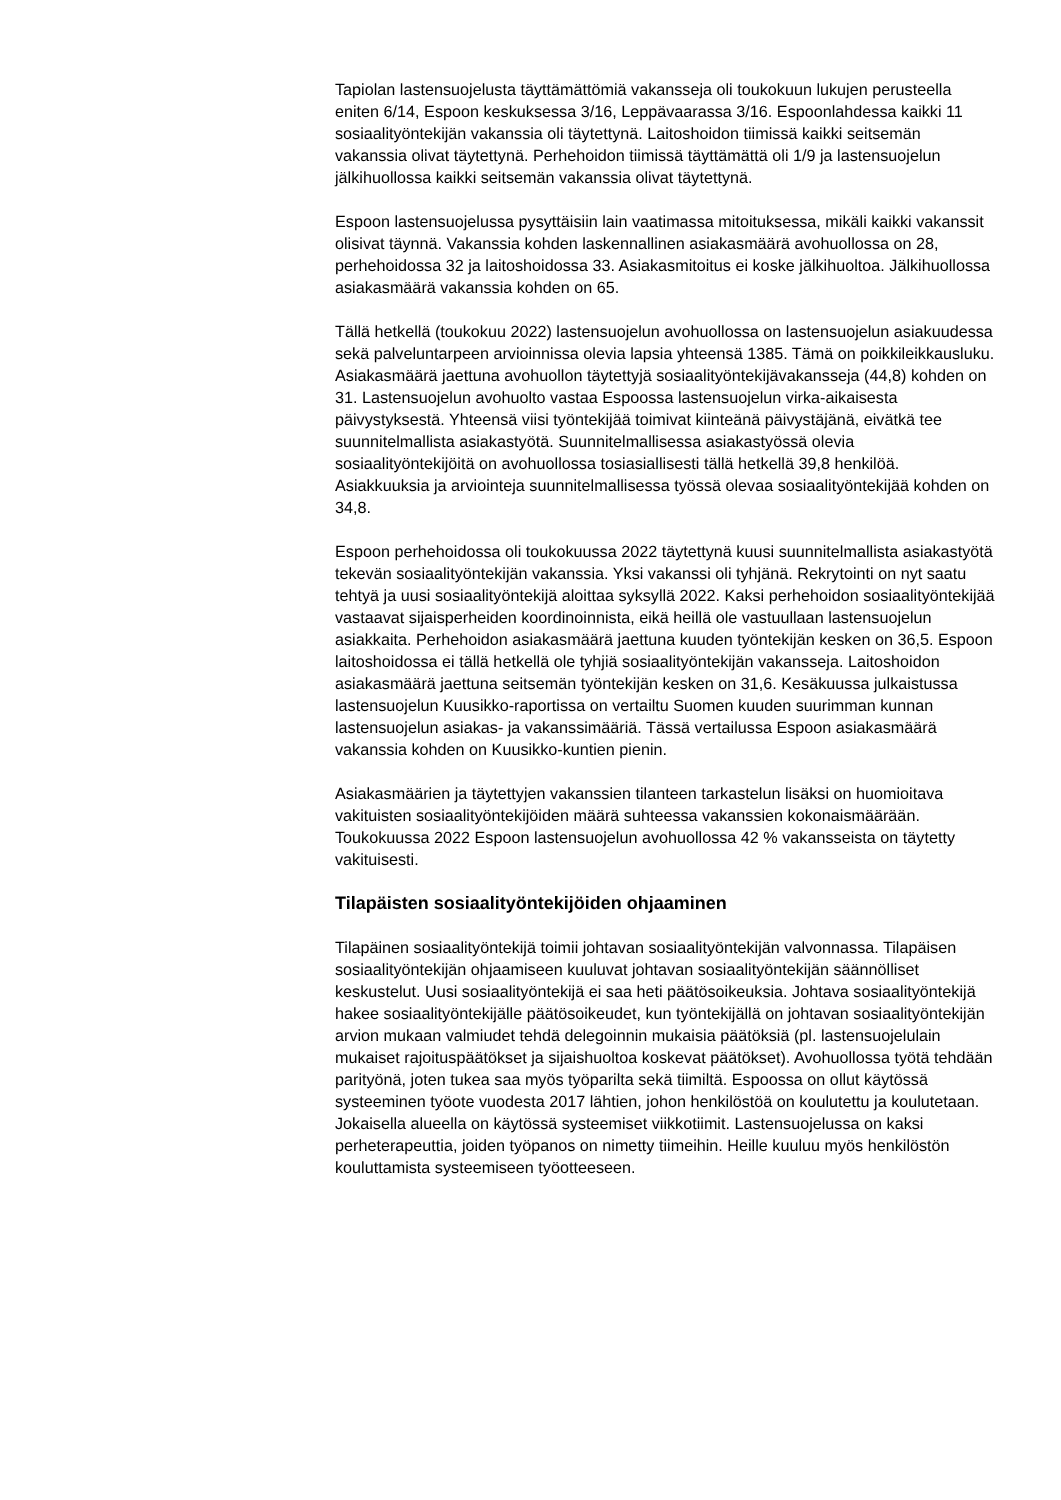Tapiolan lastensuojelusta täyttämättömiä vakansseja oli toukokuun lukujen perusteella eniten 6/14, Espoon keskuksessa 3/16, Leppävaarassa 3/16. Espoonlahdessa kaikki 11 sosiaalityöntekijän vakanssia oli täytettynä. Laitoshoidon tiimissä kaikki seitsemän vakanssia olivat täytettynä. Perhehoidon tiimissä täyttämättä oli 1/9 ja lastensuojelun jälkihuollossa kaikki seitsemän vakanssia olivat täytettynä.
Espoon lastensuojelussa pysyttäisiin lain vaatimassa mitoituksessa, mikäli kaikki vakanssit olisivat täynnä. Vakanssia kohden laskennallinen asiakasmäärä avohuollossa on 28, perhehoidossa 32 ja laitoshoidossa 33. Asiakasmitoitus ei koske jälkihuoltoa. Jälkihuollossa asiakasmäärä vakanssia kohden on 65.
Tällä hetkellä (toukokuu 2022) lastensuojelun avohuollossa on lastensuojelun asiakuudessa sekä palveluntarpeen arvioinnissa olevia lapsia yhteensä 1385. Tämä on poikkileikkausluku. Asiakasmäärä jaettuna avohuollon täytettyjä sosiaalityöntekijävakansseja (44,8) kohden on 31. Lastensuojelun avohuolto vastaa Espoossa lastensuojelun virka-aikaisesta päivystyksestä. Yhteensä viisi työntekijää toimivat kiinteänä päivystäjänä, eivätkä tee suunnitelmallista asiakastyötä. Suunnitelmallisessa asiakastyössä olevia sosiaalityöntekijöitä on avohuollossa tosiasiallisesti tällä hetkellä 39,8 henkilöä. Asiakkuuksia ja arviointeja suunnitelmallisessa työssä olevaa sosiaalityöntekijää kohden on 34,8.
Espoon perhehoidossa oli toukokuussa 2022 täytettynä kuusi suunnitelmallista asiakastyötä tekevän sosiaalityöntekijän vakanssia. Yksi vakanssi oli tyhjänä. Rekrytointi on nyt saatu tehtyä ja uusi sosiaalityöntekijä aloittaa syksyllä 2022. Kaksi perhehoidon sosiaalityöntekijää vastaavat sijaisperheiden koordinoinnista, eikä heillä ole vastuullaan lastensuojelun asiakkaita. Perhehoidon asiakasmäärä jaettuna kuuden työntekijän kesken on 36,5. Espoon laitoshoidossa ei tällä hetkellä ole tyhjiä sosiaalityöntekijän vakansseja. Laitoshoidon asiakasmäärä jaettuna seitsemän työntekijän kesken on 31,6. Kesäkuussa julkaistussa lastensuojelun Kuusikko-raportissa on vertailtu Suomen kuuden suurimman kunnan lastensuojelun asiakas- ja vakanssimääriä. Tässä vertailussa Espoon asiakasmäärä vakanssia kohden on Kuusikko-kuntien pienin.
Asiakasmäärien ja täytettyjen vakanssien tilanteen tarkastelun lisäksi on huomioitava vakituisten sosiaalityöntekijöiden määrä suhteessa vakanssien kokonaismäärään. Toukokuussa 2022 Espoon lastensuojelun avohuollossa 42 % vakansseista on täytetty vakituisesti.
Tilapäisten sosiaalityöntekijöiden ohjaaminen
Tilapäinen sosiaalityöntekijä toimii johtavan sosiaalityöntekijän valvonnassa. Tilapäisen sosiaalityöntekijän ohjaamiseen kuuluvat johtavan sosiaalityöntekijän säännölliset keskustelut. Uusi sosiaalityöntekijä ei saa heti päätösoikeuksia. Johtava sosiaalityöntekijä hakee sosiaalityöntekijälle päätösoikeudet, kun työntekijällä on johtavan sosiaalityöntekijän arvion mukaan valmiudet tehdä delegoinnin mukaisia päätöksiä (pl. lastensuojelulain mukaiset rajoituspäätökset ja sijaishuoltoa koskevat päätökset). Avohuollossa työtä tehdään parityönä, joten tukea saa myös työparilta sekä tiimiltä. Espoossa on ollut käytössä systeeminen työote vuodesta 2017 lähtien, johon henkilöstöä on koulutettu ja koulutetaan. Jokaisella alueella on käytössä systeemiset viikkotiimit. Lastensuojelussa on kaksi perheterapeuttia, joiden työpanos on nimetty tiimeihin. Heille kuuluu myös henkilöstön kouluttamista systeemiseen työotteeseen.